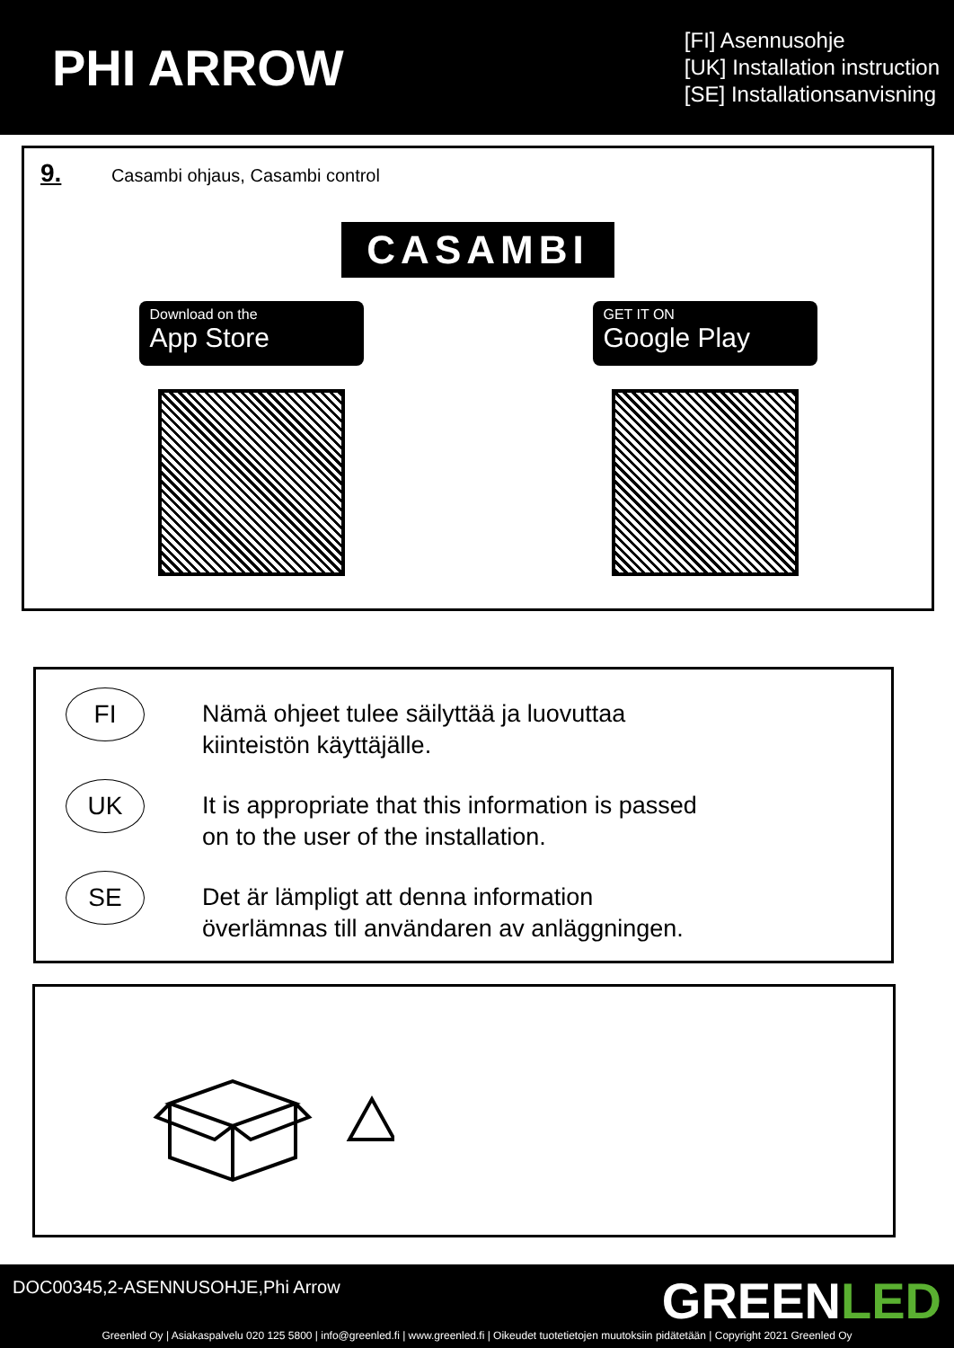PHI ARROW
[FI] Asennusohje
[UK] Installation instruction
[SE] Installationsanvisning
9. Casambi ohjaus, Casambi control
CASAMBI
Download on the
App Store
GET IT ON
Google Play
FI
Nämä ohjeet tulee säilyttää ja luovuttaa
kiinteistön käyttäjälle.
UK
It is appropriate that this information is passed
on to the user of the installation.
SE
Det är lämpligt att denna information
överlämnas till användaren av anläggningen.
DOC00345,2-ASENNUSOHJE,Phi Arrow
GREENLED
Greenled Oy | Asiakaspalvelu 020 125 5800 | info@greenled.fi | www.greenled.fi | Oikeudet tuotetietojen muutoksiin pidätetään | Copyright 2021 Greenled Oy